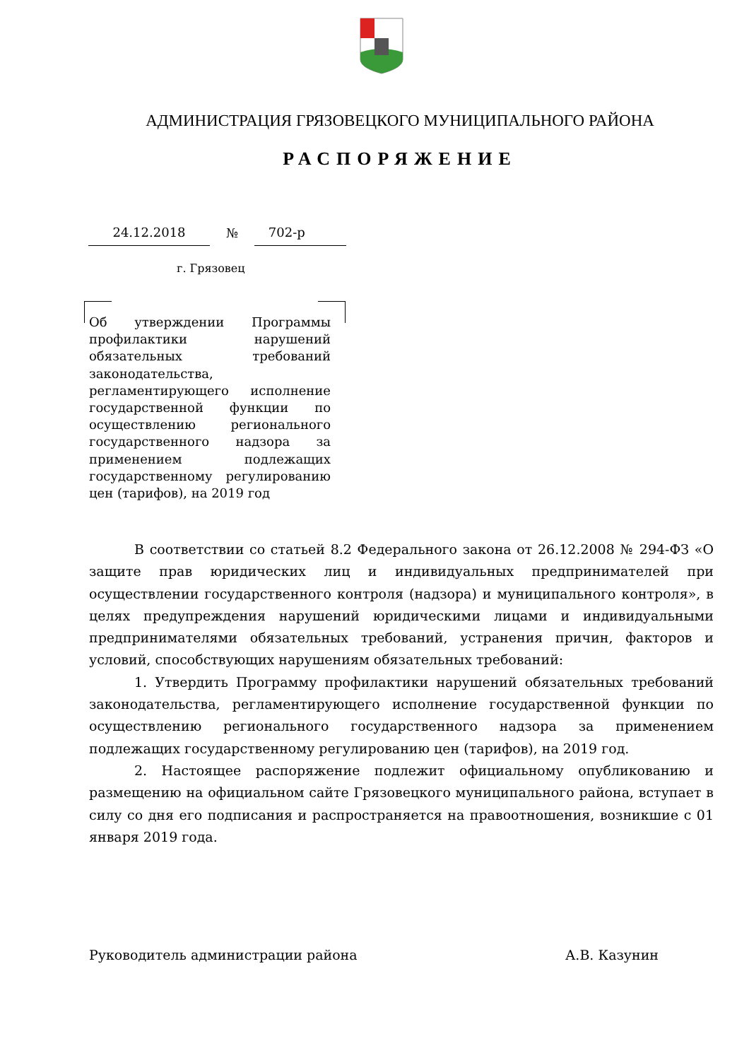АДМИНИСТРАЦИЯ ГРЯЗОВЕЦКОГО МУНИЦИПАЛЬНОГО РАЙОНА
РАСПОРЯЖЕНИЕ
24.12.2018 № 702-р
г. Грязовец
Об утверждении Программы профилактики нарушений обязательных требований законодательства, регламентирующего исполнение государственной функции по осуществлению регионального государственного надзора за применением подлежащих государственному регулированию цен (тарифов), на 2019 год
В соответствии со статьей 8.2 Федерального закона от 26.12.2008 № 294-ФЗ «О защите прав юридических лиц и индивидуальных предпринимателей при осуществлении государственного контроля (надзора) и муниципального контроля», в целях предупреждения нарушений юридическими лицами и индивидуальными предпринимателями обязательных требований, устранения причин, факторов и условий, способствующих нарушениям обязательных требований:
1. Утвердить Программу профилактики нарушений обязательных требований законодательства, регламентирующего исполнение государственной функции по осуществлению регионального государственного надзора за применением подлежащих государственному регулированию цен (тарифов), на 2019 год.
2. Настоящее распоряжение подлежит официальному опубликованию и размещению на официальном сайте Грязовецкого муниципального района, вступает в силу со дня его подписания и распространяется на правоотношения, возникшие с 01 января 2019 года.
Руководитель администрации района А.В. Казунин